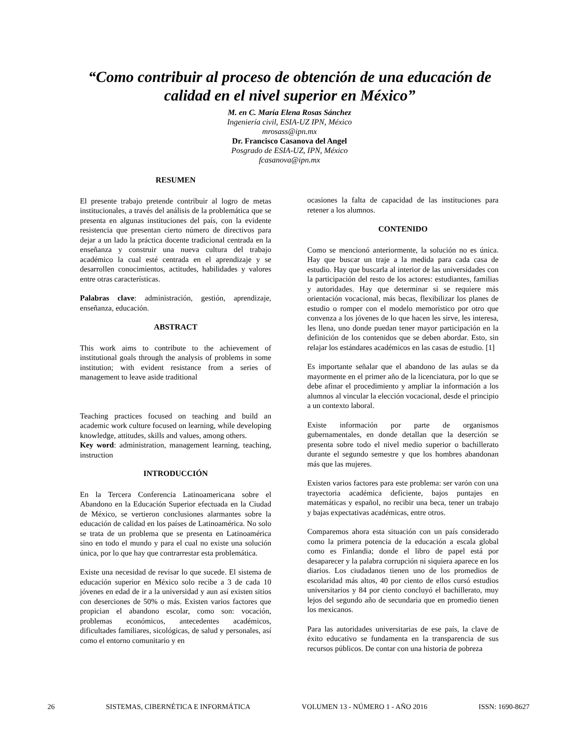“Como contribuir al proceso de obtención de una educación de calidad en el nivel superior en México”
M. en C. María Elena Rosas Sánchez
Ingeniería civil, ESIA-UZ IPN, México
mrosass@ipn.mx
Dr. Francisco Casanova del Angel
Posgrado de ESIA-UZ, IPN, México
fcasanova@ipn.mx
RESUMEN
El presente trabajo pretende contribuir al logro de metas institucionales, a través del análisis de la problemática que se presenta en algunas instituciones del país, con la evidente resistencia que presentan cierto número de directivos para dejar a un lado la práctica docente tradicional centrada en la enseñanza y construir una nueva cultura del trabajo académico la cual esté centrada en el aprendizaje y se desarrollen conocimientos, actitudes, habilidades y valores entre otras características.
Palabras clave: administración, gestión, aprendizaje, enseñanza, educación.
ABSTRACT
This work aims to contribute to the achievement of institutional goals through the analysis of problems in some institution; with evident resistance from a series of management to leave aside traditional
Teaching practices focused on teaching and build an academic work culture focused on learning, while developing knowledge, attitudes, skills and values, among others.
Key word: administration, management learning, teaching, instruction
INTRODUCCIÓN
En la Tercera Conferencia Latinoamericana sobre el Abandono en la Educación Superior efectuada en la Ciudad de México, se vertieron conclusiones alarmantes sobre la educación de calidad en los países de Latinoamérica. No solo se trata de un problema que se presenta en Latinoamérica sino en todo el mundo y para el cual no existe una solución única, por lo que hay que contrarrestar esta problemática.
Existe una necesidad de revisar lo que sucede. El sistema de educación superior en México solo recibe a 3 de cada 10 jóvenes en edad de ir a la universidad y aun así existen sitios con deserciones de 50% o más. Existen varios factores que propician el abandono escolar, como son: vocación, problemas económicos, antecedentes académicos, dificultades familiares, sicológicas, de salud y personales, así como el entorno comunitario y en
ocasiones la falta de capacidad de las instituciones para retener a los alumnos.
CONTENIDO
Como se mencionó anteriormente, la solución no es única. Hay que buscar un traje a la medida para cada casa de estudio. Hay que buscarla al interior de las universidades con la participación del resto de los actores: estudiantes, familias y autoridades. Hay que determinar si se requiere más orientación vocacional, más becas, flexibilizar los planes de estudio o romper con el modelo memorístico por otro que convenza a los jóvenes de lo que hacen les sirve, les interesa, les llena, uno donde puedan tener mayor participación en la definición de los contenidos que se deben abordar. Esto, sin relajar los estándares académicos en las casas de estudio. [1]
Es importante señalar que el abandono de las aulas se da mayormente en el primer año de la licenciatura, por lo que se debe afinar el procedimiento y ampliar la información a los alumnos al vincular la elección vocacional, desde el principio a un contexto laboral.
Existe información por parte de organismos gubernamentales, en donde detallan que la deserción se presenta sobre todo el nivel medio superior o bachillerato durante el segundo semestre y que los hombres abandonan más que las mujeres.
Existen varios factores para este problema: ser varón con una trayectoria académica deficiente, bajos puntajes en matemáticas y español, no recibir una beca, tener un trabajo y bajas expectativas académicas, entre otros.
Comparemos ahora esta situación con un país considerado como la primera potencia de la educación a escala global como es Finlandia; donde el libro de papel está por desaparecer y la palabra corrupción ni siquiera aparece en los diarios. Los ciudadanos tienen uno de los promedios de escolaridad más altos, 40 por ciento de ellos cursó estudios universitarios y 84 por ciento concluyó el bachillerato, muy lejos del segundo año de secundaria que en promedio tienen los mexicanos.
Para las autoridades universitarias de ese país, la clave de éxito educativo se fundamenta en la transparencia de sus recursos públicos. De contar con una historia de pobreza
26 SISTEMAS, CIBERNÉTICA E INFORMÁTICA VOLUMEN 13 - NÚMERO 1 - AÑO 2016 ISSN: 1690-8627